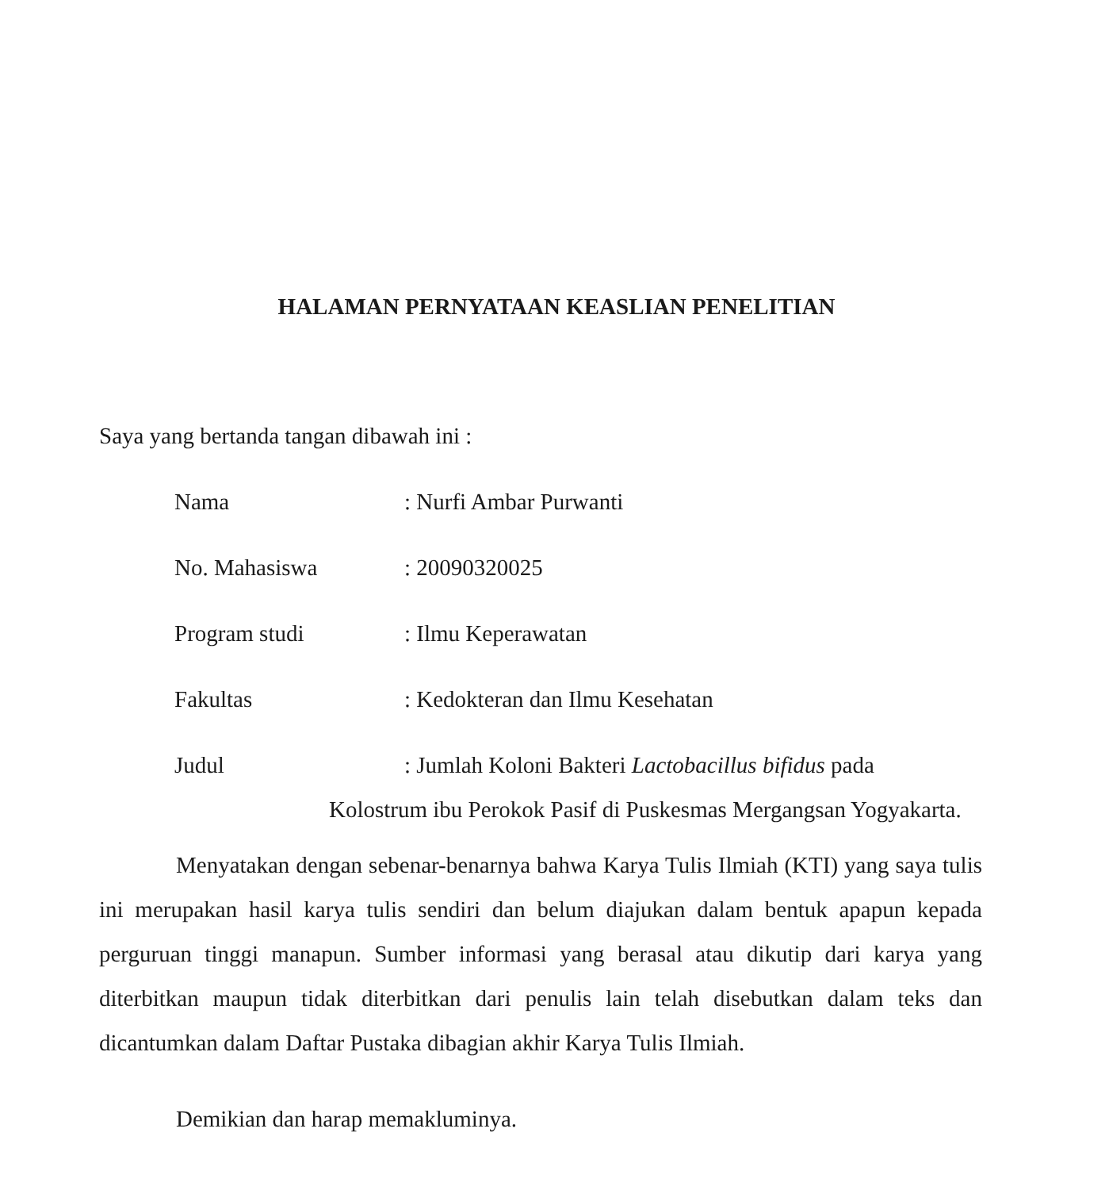HALAMAN PERNYATAAN KEASLIAN PENELITIAN
Saya yang bertanda tangan dibawah ini :
Nama : Nurfi Ambar Purwanti
No. Mahasiswa : 20090320025
Program studi : Ilmu Keperawatan
Fakultas : Kedokteran dan Ilmu Kesehatan
Judul
: Jumlah Koloni Bakteri Lactobacillus bifidus pada
Kolostrum ibu Perokok Pasif di Puskesmas Mergangsan Yogyakarta.
Menyatakan dengan sebenar-benarnya bahwa Karya Tulis Ilmiah (KTI) yang saya tulis ini merupakan hasil karya tulis sendiri dan belum diajukan dalam bentuk apapun kepada perguruan tinggi manapun. Sumber informasi yang berasal atau dikutip dari karya yang diterbitkan maupun tidak diterbitkan dari penulis lain telah disebutkan dalam teks dan dicantumkan dalam Daftar Pustaka dibagian akhir Karya Tulis Ilmiah.
Demikian dan harap memakluminya.